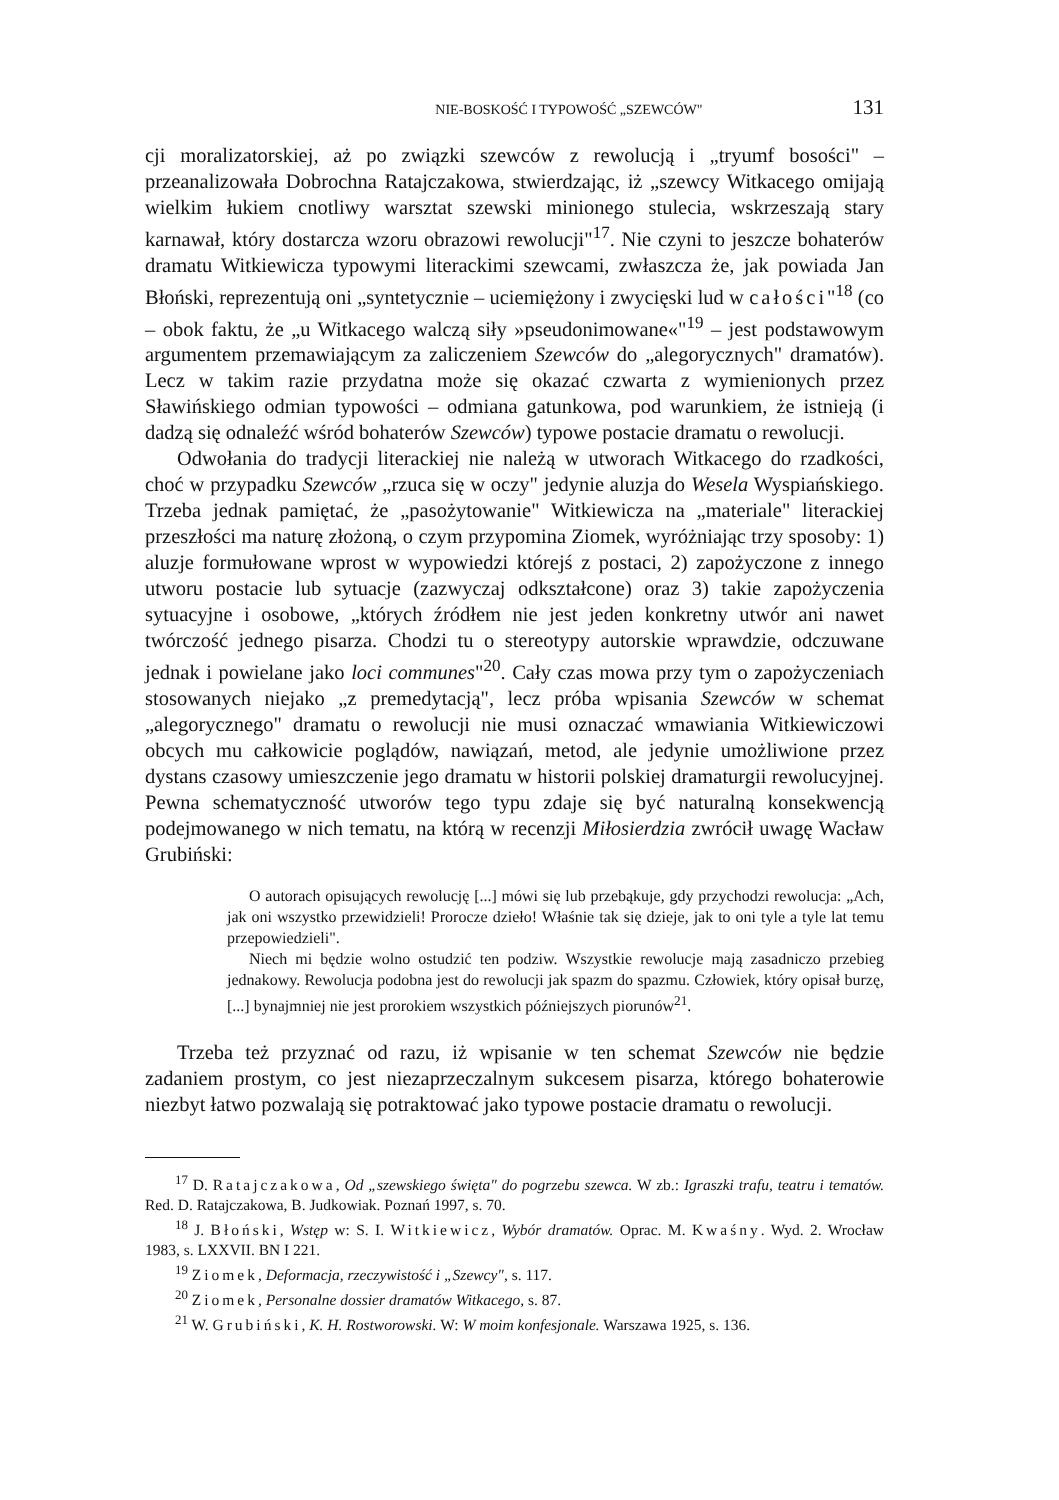NIE-BOSKOŚĆ I TYPOWOŚĆ „SZEWCÓW" 131
cji moralizatorskiej, aż po związki szewców z rewolucją i „tryumf bosości" – przeanalizowała Dobrochna Ratajczakowa, stwierdzając, iż „szewcy Witkacego omijają wielkim łukiem cnotliwy warsztat szewski minionego stulecia, wskrzeszają stary karnawał, który dostarcza wzoru obrazowi rewolucji"<sup>17</sup>. Nie czyni to jeszcze bohaterów dramatu Witkiewicza typowymi literackimi szewcami, zwłaszcza że, jak powiada Jan Błoński, reprezentują oni „syntetycznie – uciemiężony i zwycięski lud w całości"<sup>18</sup> (co – obok faktu, że „u Witkacego walczą siły »pseudonimowane«"<sup>19</sup> – jest podstawowym argumentem przemawiającym za zaliczeniem Szewców do „alegorycznych" dramatów). Lecz w takim razie przydatna może się okazać czwarta z wymienionych przez Sławińskiego odmian typowości – odmiana gatunkowa, pod warunkiem, że istnieją (i dadzą się odnaleźć wśród bohaterów Szewców) typowe postacie dramatu o rewolucji.
Odwołania do tradycji literackiej nie należą w utworach Witkacego do rzadkości, choć w przypadku Szewców „rzuca się w oczy" jedynie aluzja do Wesela Wyspiańskiego. Trzeba jednak pamiętać, że „pasożytowanie" Witkiewicza na „materiale" literackiej przeszłości ma naturę złożoną, o czym przypomina Ziomek, wyróżniając trzy sposoby: 1) aluzje formułowane wprost w wypowiedzi którejś z postaci, 2) zapożyczone z innego utworu postacie lub sytuacje (zazwyczaj odkształcone) oraz 3) takie zapożyczenia sytuacyjne i osobowe, „których źródłem nie jest jeden konkretny utwór ani nawet twórczość jednego pisarza. Chodzi tu o stereotypy autorskie wprawdzie, odczuwane jednak i powielane jako loci communes"<sup>20</sup>. Cały czas mowa przy tym o zapożyczeniach stosowanych niejako „z premedytacją", lecz próba wpisania Szewców w schemat „alegorycznego" dramatu o rewolucji nie musi oznaczać wmawiania Witkiewiczowi obcych mu całkowicie poglądów, nawiązań, metod, ale jedynie umożliwione przez dystans czasowy umieszczenie jego dramatu w historii polskiej dramaturgii rewolucyjnej. Pewna schematyczność utworów tego typu zdaje się być naturalną konsekwencją podejmowanego w nich tematu, na którą w recenzji Miłosierdzia zwrócił uwagę Wacław Grubiński:
O autorach opisujących rewolucję [...] mówi się lub przebąkuje, gdy przychodzi rewolucja: „Ach, jak oni wszystko przewidzieli! Prorocze dzieło! Właśnie tak się dzieje, jak to oni tyle a tyle lat temu przepowiedzieli".
Niech mi będzie wolno ostudzić ten podziw. Wszystkie rewolucje mają zasadniczo przebieg jednakowy. Rewolucja podobna jest do rewolucji jak spazm do spazmu. Człowiek, który opisał burzę, [...] bynajmniej nie jest prorokiem wszystkich późniejszych piorunów<sup>21</sup>.
Trzeba też przyznać od razu, iż wpisanie w ten schemat Szewców nie będzie zadaniem prostym, co jest niezaprzeczalnym sukcesem pisarza, którego bohaterowie niezbyt łatwo pozwalają się potraktować jako typowe postacie dramatu o rewolucji.
<sup>17</sup> D. Ratajczakowa, Od „szewskiego święta" do pogrzebu szewca. W zb.: Igraszki trafu, teatru i tematów. Red. D. Ratajczakowa, B. Judkowiak. Poznań 1997, s. 70.
<sup>18</sup> J. Błoński, Wstęp w: S. I. Witkiewicz, Wybór dramatów. Oprac. M. Kwaśny. Wyd. 2. Wrocław 1983, s. LXXVII. BN I 221.
<sup>19</sup> Ziomek, Deformacja, rzeczywistość i „Szewcy", s. 117.
<sup>20</sup> Ziomek, Personalne dossier dramatów Witkacego, s. 87.
<sup>21</sup> W. Grubiński, K. H. Rostworowski. W: W moim konfesjonale. Warszawa 1925, s. 136.